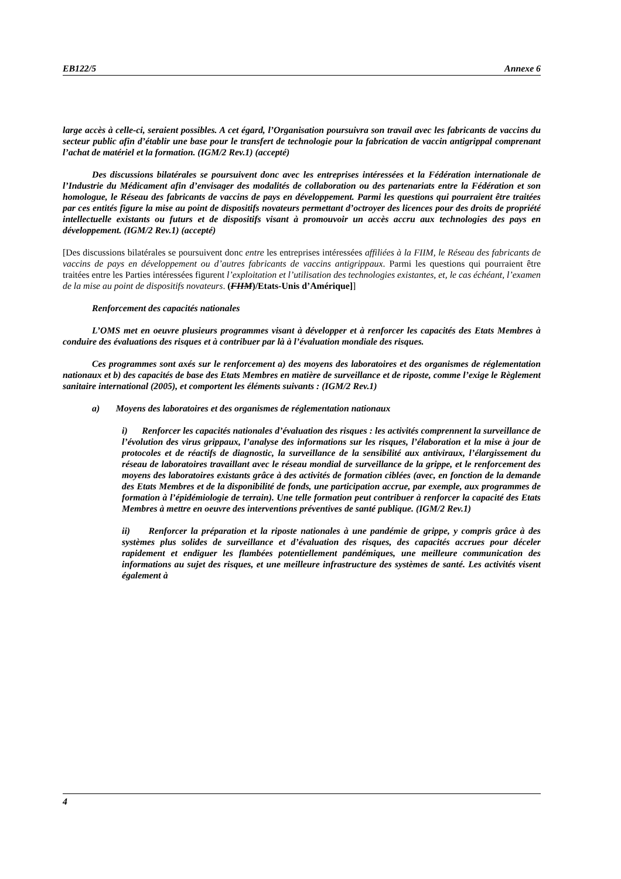EB122/5 Annexe 6
large accès à celle-ci, seraient possibles. A cet égard, l’Organisation poursuivra son travail avec les fabricants de vaccins du secteur public afin d’établir une base pour le transfert de technologie pour la fabrication de vaccin antigrippal comprenant l’achat de matériel et la formation. (IGM/2 Rev.1) (accepté)
Des discussions bilatérales se poursuivent donc avec les entreprises intéressées et la Fédération internationale de l’Industrie du Médicament afin d’envisager des modalités de collaboration ou des partenariats entre la Fédération et son homologue, le Réseau des fabricants de vaccins de pays en développement. Parmi les questions qui pourraient être traitées par ces entités figure la mise au point de dispositifs novateurs permettant d’octroyer des licences pour des droits de propriété intellectuelle existants ou futurs et de dispositifs visant à promouvoir un accès accru aux technologies des pays en développement. (IGM/2 Rev.1) (accepté)
[Des discussions bilatérales se poursuivent donc entre les entreprises intéressées affiliées à la FIIM, le Réseau des fabricants de vaccins de pays en développement ou d’autres fabricants de vaccins antigrippaux. Parmi les questions qui pourraient être traitées entre les Parties intéressées figurent l’exploitation et l’utilisation des technologies existantes, et, le cas échéant, l’examen de la mise au point de dispositifs novateurs. (FIIM)/Etats-Unis d’Amérique]]
Renforcement des capacités nationales
L’OMS met en oeuvre plusieurs programmes visant à développer et à renforcer les capacités des Etats Membres à conduire des évaluations des risques et à contribuer par là à l’évaluation mondiale des risques.
Ces programmes sont axés sur le renforcement a) des moyens des laboratoires et des organismes de réglementation nationaux et b) des capacités de base des Etats Membres en matière de surveillance et de riposte, comme l’exige le Règlement sanitaire international (2005), et comportent les éléments suivants : (IGM/2 Rev.1)
a) Moyens des laboratoires et des organismes de réglementation nationaux
i) Renforcer les capacités nationales d’évaluation des risques : les activités comprennent la surveillance de l’évolution des virus grippaux, l’analyse des informations sur les risques, l’élaboration et la mise à jour de protocoles et de réactifs de diagnostic, la surveillance de la sensibilité aux antiviraux, l’élargissement du réseau de laboratoires travaillant avec le réseau mondial de surveillance de la grippe, et le renforcement des moyens des laboratoires existants grâce à des activités de formation ciblées (avec, en fonction de la demande des Etats Membres et de la disponibilité de fonds, une participation accrue, par exemple, aux programmes de formation à l’épidémiologie de terrain). Une telle formation peut contribuer à renforcer la capacité des Etats Membres à mettre en oeuvre des interventions préventives de santé publique. (IGM/2 Rev.1)
ii) Renforcer la préparation et la riposte nationales à une pandémie de grippe, y compris grâce à des systèmes plus solides de surveillance et d’évaluation des risques, des capacités accrues pour déceler rapidement et endiguer les flambées potentiellement pandémiques, une meilleure communication des informations au sujet des risques, et une meilleure infrastructure des systèmes de santé. Les activités visent également à
4